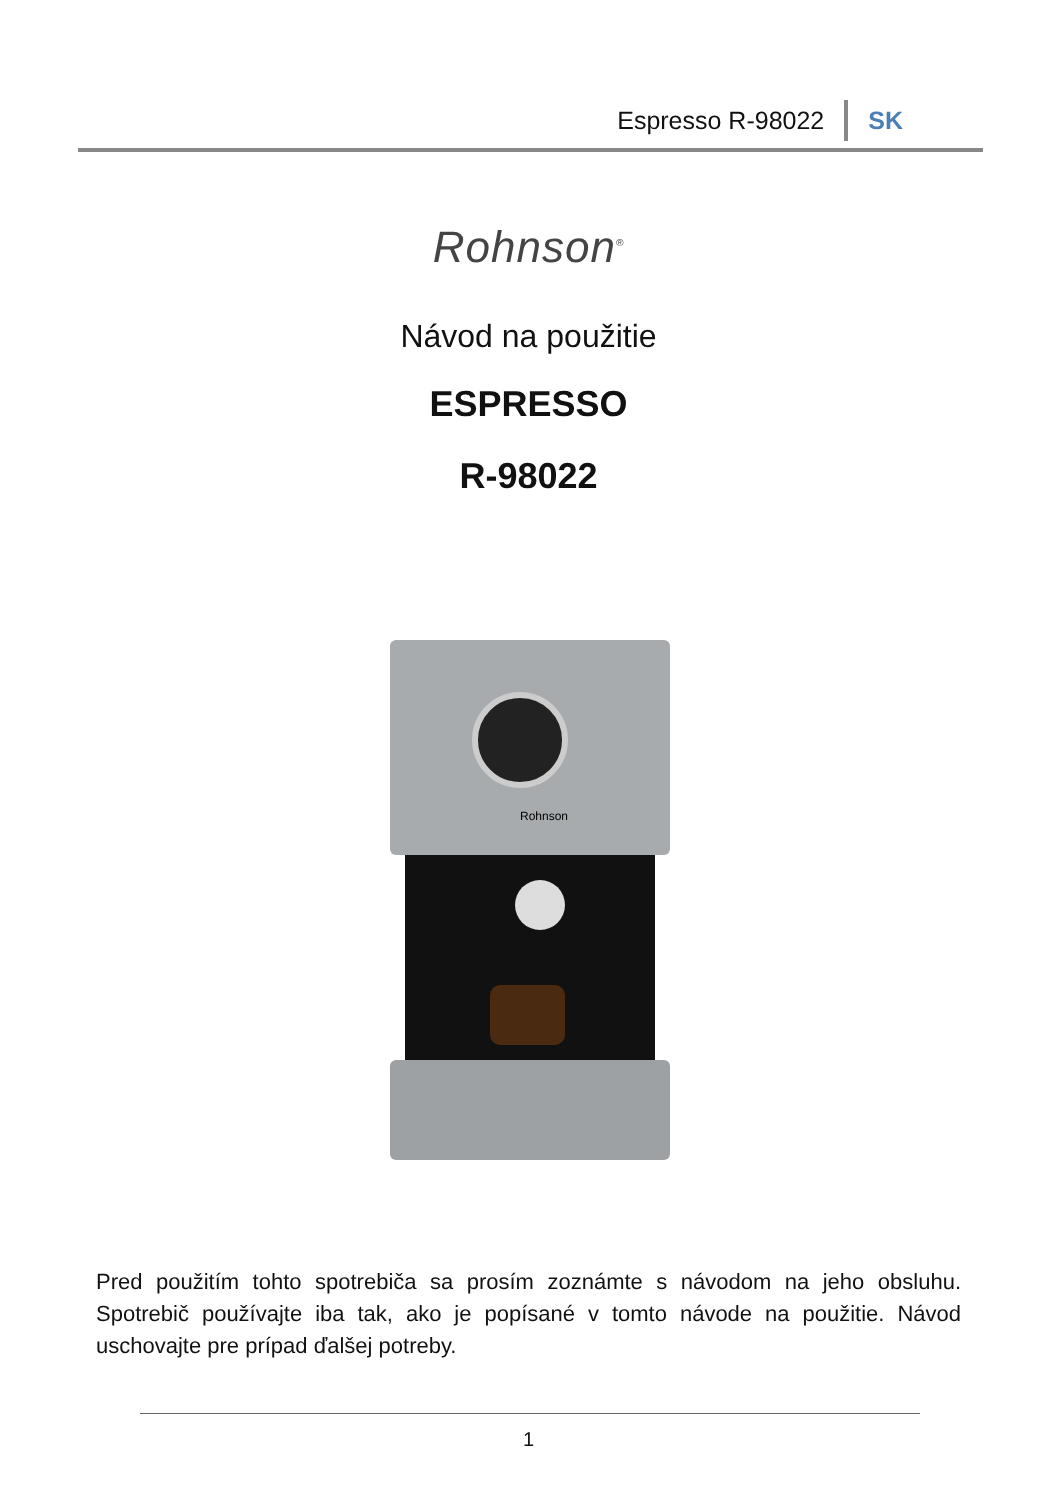Espresso R-98022 SK
Rohnson<sup>®</sup>
Návod na použitie
ESPRESSO
R-98022
Rohnson
Pred použitím tohto spotrebiča sa prosím zoznámte s návodom na jeho obsluhu. Spotrebič používajte iba tak, ako je popísané v tomto návode na použitie. Návod uschovajte pre prípad ďalšej potreby.
1